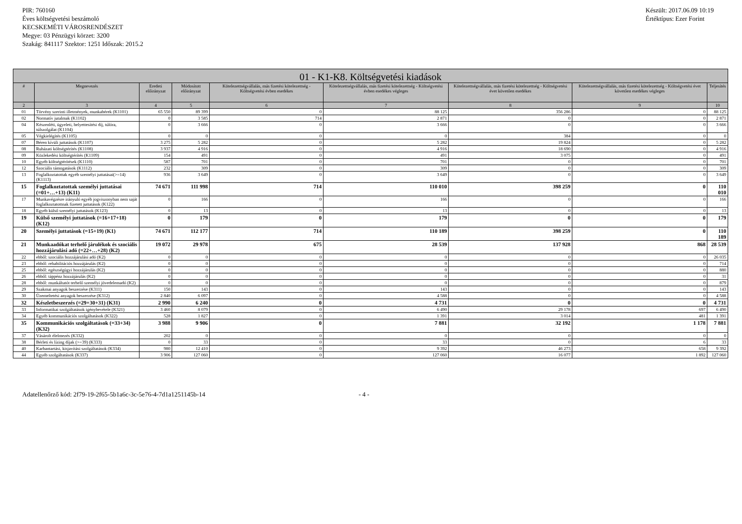PIR: 760160
Éves költségvetési beszámoló
KECSKEMÉTI VÁROSRENDÉSZET
Megye: 03 Pénzügyi körzet: 3200
Szakág: 841117 Szektor: 1251 Időszak: 2015.2
Készült: 2017.06.09 10:19
Értéktípus: Ezer Forint
| 01 - K1-K8. Költségvetési kiadások | | | | | | | | |
| --- | --- | --- | --- | --- | --- | --- | --- | --- |
| # | Megnevezés | Eredeti előirányzat | Módosított előirányzat | Kötelezettségvállalás, más fizetési kötelezettség - Költségvetési évben esedékes | Kötelezettségvállalás, más fizetési kötelezettség - Költségvetési évben esedékes végleges | Kötelezettségvállalás, más fizetési kötelezettség - Költségvetési évet követően esedékes | Kötelezettségvállalás, más fizetési kötelezettség - Költségvetési évet követően esedékes végleges | Teljesítés |
| 2 | 3 | 4 | 5 | 6 | 7 | 8 | 9 | 10 |
| 01 | Törvény szerinti illetmények, munkabérek (K1101) | 65 550 | 89 399 | 0 | 88 125 | 356 286 | 0 | 88 125 |
| 02 | Normatív jutalmak (K1102) | 0 | 3 585 | 714 | 2 871 | 0 | 0 | 2 871 |
| 04 | Készenléti, ügyeleti, helyettesítési díj, túlóra, túlszolgálat (K1104) | 0 | 3 666 | 0 | 3 666 | 0 | 0 | 3 666 |
| 05 | Végkielégítés (K1105) | 0 | 0 | 0 | 0 | 384 | 0 | 0 |
| 07 | Béren kívüli juttatások (K1107) | 3 275 | 5 282 | 0 | 5 282 | 19 824 | 0 | 5 282 |
| 08 | Ruházati költségtérítés (K1108) | 3 937 | 4 916 | 0 | 4 916 | 18 690 | 0 | 4 916 |
| 09 | Közlekedési költségtérítés (K1109) | 154 | 491 | 0 | 491 | 3 075 | 0 | 491 |
| 10 | Egyéb költségtérítések (K1110) | 587 | 701 | 0 | 701 | 0 | 0 | 701 |
| 12 | Szociális támogatások (K1112) | 232 | 309 | 0 | 309 | 0 | 0 | 309 |
| 13 | Foglalkoztatottak egyéb személyi juttatásai(>=14) (K1113) | 936 | 3 649 | 0 | 3 649 | 0 | 0 | 3 649 |
| 15 | Foglalkoztatottak személyi juttatásai (=01+…+13) (K11) | 74 671 | 111 998 | 714 | 110 010 | 398 259 | 0 | 110 010 |
| 17 | Munkavégzésre irányuló egyéb jogviszonyban nem saját foglalkoztatottnak fizetett juttatások (K122) | 0 | 166 | 0 | 166 | 0 | 0 | 166 |
| 18 | Egyéb külső személyi juttatások (K123) | 0 | 13 | 0 | 13 | 0 | 0 | 13 |
| 19 | Külső személyi juttatások (=16+17+18) (K12) | 0 | 179 | 0 | 179 | 0 | 0 | 179 |
| 20 | Személyi juttatások (=15+19) (K1) | 74 671 | 112 177 | 714 | 110 189 | 398 259 | 0 | 110 189 |
| 21 | Munkaadókat terhelő járulékok és szociális hozzájárulási adó (=22+…+28) (K2) | 19 072 | 29 978 | 675 | 28 539 | 137 928 | 868 | 28 539 |
| 22 | ebből: szociális hozzájárulási adó (K2) | 0 | 0 | 0 | 0 | 0 | 0 | 26 035 |
| 23 | ebből: rehabilitációs hozzájárulás (K2) | 0 | 0 | 0 | 0 | 0 | 0 | 714 |
| 25 | ebből: egészségügyi hozzájárulás (K2) | 0 | 0 | 0 | 0 | 0 | 0 | 880 |
| 26 | ebből: táppénz hozzájárulás (K2) | 0 | 0 | 0 | 0 | 0 | 0 | 31 |
| 28 | ebből: munkáltatót terhelő személyi jövedelemadó (K2) | 0 | 0 | 0 | 0 | 0 | 0 | 879 |
| 29 | Szakmai anyagok beszerzése (K311) | 150 | 143 | 0 | 143 | 0 | 0 | 143 |
| 30 | Üzemeltetési anyagok beszerzése (K312) | 2 840 | 6 097 | 0 | 4 588 | 0 | 0 | 4 588 |
| 32 | Készletbeszerzés (=29+30+31) (K31) | 2 990 | 6 240 | 0 | 4 731 | 0 | 0 | 4 731 |
| 33 | Informatikai szolgáltatások igénybevétele (K321) | 3 460 | 8 079 | 0 | 6 490 | 29 178 | 697 | 6 490 |
| 34 | Egyéb kommunikációs szolgáltatások (K322) | 528 | 1 827 | 0 | 1 391 | 3 014 | 481 | 1 391 |
| 35 | Kommunikációs szolgáltatások (=33+34) (K32) | 3 988 | 9 906 | 0 | 7 881 | 32 192 | 1 178 | 7 881 |
| 37 | Vásárolt élelmezés (K332) | 202 | 0 | 0 | 0 | 0 | 0 | 0 |
| 38 | Bérleti és lízing díjak (>=39) (K333) | 0 | 33 | 0 | 33 | 0 | 6 | 33 |
| 40 | Karbantartási, kisjavítási szolgáltatások (K334) | 980 | 12 410 | 0 | 9 392 | 46 273 | 658 | 9 392 |
| 44 | Egyéb szolgáltatások (K337) | 3 906 | 127 060 | 0 | 127 060 | 16 077 | 1 892 | 127 060 |
Adatellenőrző kód: 2f79-19-2f65-5b1a6c-3c-5e76-4-7d1a1251145b-14 - 4 -